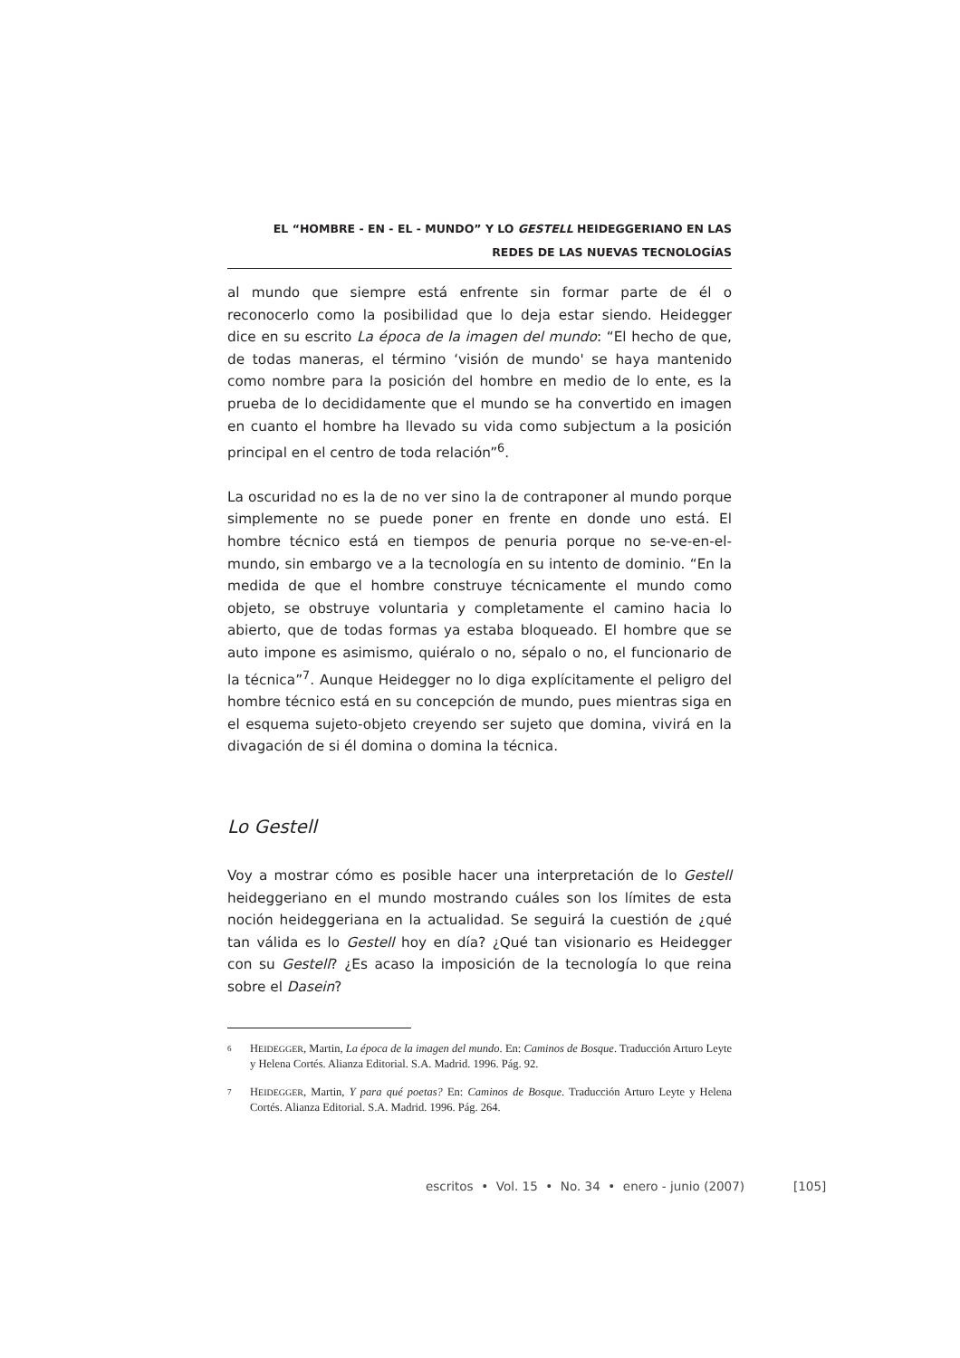EL “HOMBRE - EN - EL - MUNDO” Y LO GESTELL HEIDEGGERIANO EN LAS
REDES DE LAS NUEVAS TECNOLOGÍAS
al mundo que siempre está enfrente sin formar parte de él o reconocerlo como la posibilidad que lo deja estar siendo. Heidegger dice en su escrito La época de la imagen del mundo: “El hecho de que, de todas maneras, el término ‘visión de mundo' se haya mantenido como nombre para la posición del hombre en medio de lo ente, es la prueba de lo decididamente que el mundo se ha convertido en imagen en cuanto el hombre ha llevado su vida como subjectum a la posición principal en el centro de toda relación”<sup>6</sup>.
La oscuridad no es la de no ver sino la de contraponer al mundo porque simplemente no se puede poner en frente en donde uno está. El hombre técnico está en tiempos de penuria porque no se-ve-en-el-mundo, sin embargo ve a la tecnología en su intento de dominio. “En la medida de que el hombre construye técnicamente el mundo como objeto, se obstruye voluntaria y completamente el camino hacia lo abierto, que de todas formas ya estaba bloqueado. El hombre que se auto impone es asimismo, quiéralo o no, sépalo o no, el funcionario de la técnica”<sup>7</sup>. Aunque Heidegger no lo diga explícitamente el peligro del hombre técnico está en su concepción de mundo, pues mientras siga en el esquema sujeto-objeto creyendo ser sujeto que domina, vivirá en la divagación de si él domina o domina la técnica.
Lo Gestell
Voy a mostrar cómo es posible hacer una interpretación de lo Gestell heideggeriano en el mundo mostrando cuáles son los límites de esta noción heideggeriana en la actualidad. Se seguirá la cuestión de ¿qué tan válida es lo Gestell hoy en día? ¿Qué tan visionario es Heidegger con su Gestell? ¿Es acaso la imposición de la tecnología lo que reina sobre el Dasein?
6 HEIDEGGER, Martin, La época de la imagen del mundo. En: Caminos de Bosque. Traducción Arturo Leyte y Helena Cortés. Alianza Editorial. S.A. Madrid. 1996. Pág. 92.
7 HEIDEGGER, Martin, Y para qué poetas? En: Caminos de Bosque. Traducción Arturo Leyte y Helena Cortés. Alianza Editorial. S.A. Madrid. 1996. Pág. 264.
escritos • Vol. 15 • No. 34 • enero - junio (2007)
[105]